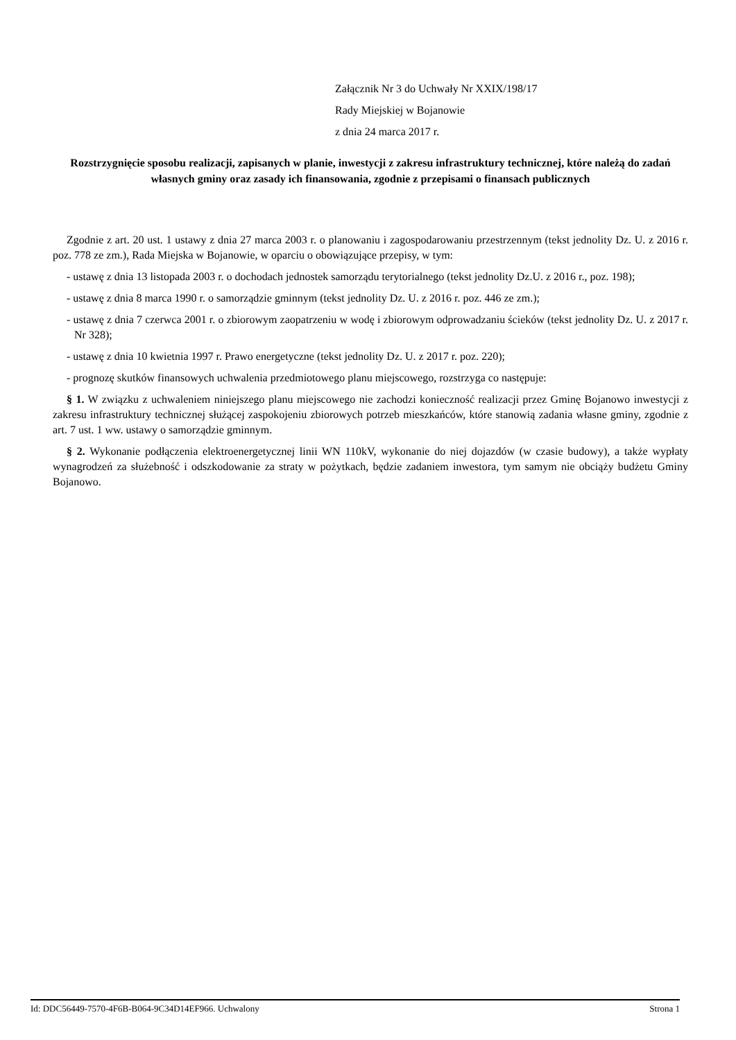Załącznik Nr 3 do Uchwały Nr XXIX/198/17
Rady Miejskiej w Bojanowie
z dnia 24 marca 2017 r.
Rozstrzygnięcie sposobu realizacji, zapisanych w planie, inwestycji z zakresu infrastruktury technicznej, które należą do zadań własnych gminy oraz zasady ich finansowania, zgodnie z przepisami o finansach publicznych
Zgodnie z art. 20 ust. 1 ustawy z dnia 27 marca 2003 r. o planowaniu i zagospodarowaniu przestrzennym (tekst jednolity Dz. U. z 2016 r. poz. 778 ze zm.), Rada Miejska w Bojanowie, w oparciu o obowiązujące przepisy, w tym:
- ustawę z dnia 13 listopada 2003 r. o dochodach jednostek samorządu terytorialnego (tekst jednolity Dz.U. z 2016 r., poz. 198);
- ustawę z dnia 8 marca 1990 r. o samorządzie gminnym (tekst jednolity Dz. U. z 2016 r. poz. 446 ze zm.);
- ustawę z dnia 7 czerwca 2001 r. o zbiorowym zaopatrzeniu w wodę i zbiorowym odprowadzaniu ścieków (tekst jednolity Dz. U. z 2017 r. Nr 328);
- ustawę z dnia 10 kwietnia 1997 r. Prawo energetyczne (tekst jednolity Dz. U. z 2017 r. poz. 220);
- prognozę skutków finansowych uchwalenia przedmiotowego planu miejscowego, rozstrzyga co następuje:
§ 1. W związku z uchwaleniem niniejszego planu miejscowego nie zachodzi konieczność realizacji przez Gminę Bojanowo inwestycji z zakresu infrastruktury technicznej służącej zaspokojeniu zbiorowych potrzeb mieszkańców, które stanowią zadania własne gminy, zgodnie z art. 7 ust. 1 ww. ustawy o samorządzie gminnym.
§ 2. Wykonanie podłączenia elektroenergetycznej linii WN 110kV, wykonanie do niej dojazdów (w czasie budowy), a także wypłaty wynagrodzeń za służebność i odszkodowanie za straty w pożytkach, będzie zadaniem inwestora, tym samym nie obciąży budżetu Gminy Bojanowo.
Id: DDC56449-7570-4F6B-B064-9C34D14EF966. Uchwalony Strona 1